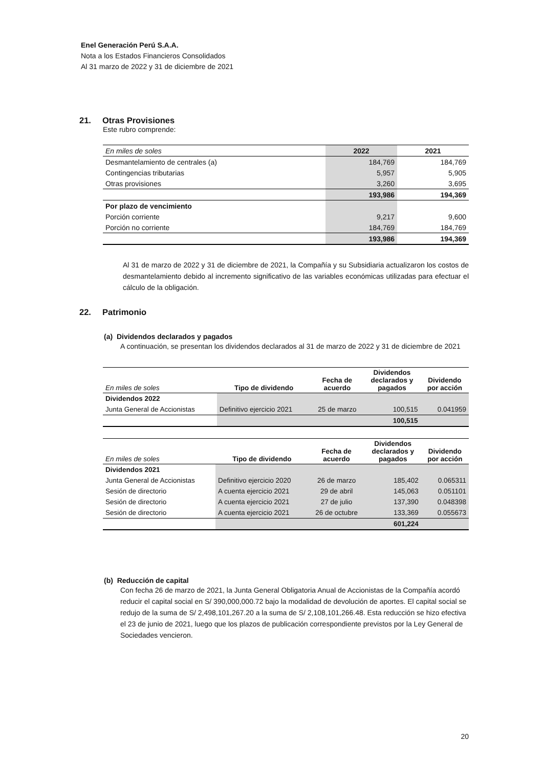Enel Generación Perú S.A.A.
Nota a los Estados Financieros Consolidados
Al 31 marzo de 2022 y 31 de diciembre de 2021
21. Otras Provisiones
Este rubro comprende:
| En miles de soles | 2022 | 2021 |
| Desmantelamiento de centrales (a) | 184,769 | 184,769 |
| Contingencias tributarias | 5,957 | 5,905 |
| Otras provisiones | 3,260 | 3,695 |
| | 193,986 | 194,369 |
| Por plazo de vencimiento | | |
| Porción corriente | 9,217 | 9,600 |
| Porción no corriente | 184,769 | 184,769 |
| | 193,986 | 194,369 |
Al 31 de marzo de 2022 y 31 de diciembre de 2021, la Compañía y su Subsidiaria actualizaron los costos de desmantelamiento debido al incremento significativo de las variables económicas utilizadas para efectuar el cálculo de la obligación.
22. Patrimonio
(a) Dividendos declarados y pagados
A continuación, se presentan los dividendos declarados al 31 de marzo de 2022 y 31 de diciembre de 2021
| En miles de soles | Tipo de dividendo | Fecha de acuerdo | Dividendos declarados y pagados | Dividendo por acción |
| Dividendos 2022 | | | | |
| Junta General de Accionistas | Definitivo ejercicio 2021 | 25 de marzo | 100,515 | 0.041959 |
| | | | 100,515 | |
| En miles de soles | Tipo de dividendo | Fecha de acuerdo | Dividendos declarados y pagados | Dividendo por acción |
| Dividendos 2021 | | | | |
| Junta General de Accionistas | Definitivo ejercicio 2020 | 26 de marzo | 185,402 | 0.065311 |
| Sesión de directorio | A cuenta ejercicio 2021 | 29 de abril | 145,063 | 0.051101 |
| Sesión de directorio | A cuenta ejercicio 2021 | 27 de julio | 137,390 | 0.048398 |
| Sesión de directorio | A cuenta ejercicio 2021 | 26 de octubre | 133,369 | 0.055673 |
| | | | 601,224 | |
(b) Reducción de capital
Con fecha 26 de marzo de 2021, la Junta General Obligatoria Anual de Accionistas de la Compañía acordó reducir el capital social en S/ 390,000,000.72 bajo la modalidad de devolución de aportes. El capital social se redujo de la suma de S/ 2,498,101,267.20 a la suma de S/ 2,108,101,266.48. Esta reducción se hizo efectiva el 23 de junio de 2021, luego que los plazos de publicación correspondiente previstos por la Ley General de Sociedades vencieron.
20